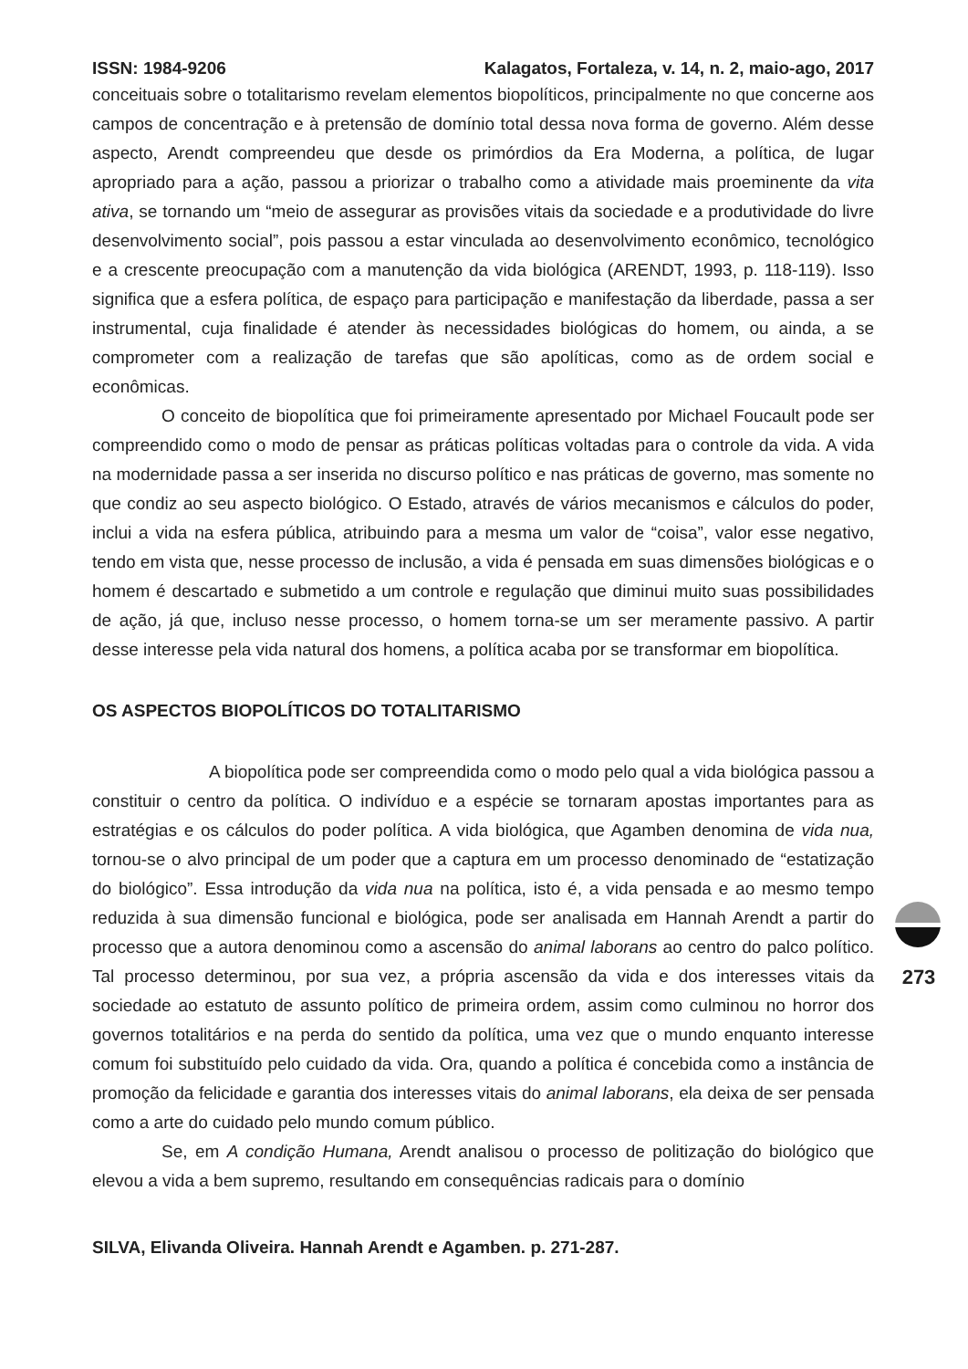ISSN: 1984-9206 Kalagatos, Fortaleza, v. 14, n. 2, maio-ago, 2017
conceituais sobre o totalitarismo revelam elementos biopolíticos, principalmente no que concerne aos campos de concentração e à pretensão de domínio total dessa nova forma de governo. Além desse aspecto, Arendt compreendeu que desde os primórdios da Era Moderna, a política, de lugar apropriado para a ação, passou a priorizar o trabalho como a atividade mais proeminente da vita ativa, se tornando um “meio de assegurar as provisões vitais da sociedade e a produtividade do livre desenvolvimento social”, pois passou a estar vinculada ao desenvolvimento econômico, tecnológico e a crescente preocupação com a manutenção da vida biológica (ARENDT, 1993, p. 118-119). Isso significa que a esfera política, de espaço para participação e manifestação da liberdade, passa a ser instrumental, cuja finalidade é atender às necessidades biológicas do homem, ou ainda, a se comprometer com a realização de tarefas que são apolíticas, como as de ordem social e econômicas.
O conceito de biopolítica que foi primeiramente apresentado por Michael Foucault pode ser compreendido como o modo de pensar as práticas políticas voltadas para o controle da vida. A vida na modernidade passa a ser inserida no discurso político e nas práticas de governo, mas somente no que condiz ao seu aspecto biológico. O Estado, através de vários mecanismos e cálculos do poder, inclui a vida na esfera pública, atribuindo para a mesma um valor de “coisa”, valor esse negativo, tendo em vista que, nesse processo de inclusão, a vida é pensada em suas dimensões biológicas e o homem é descartado e submetido a um controle e regulação que diminui muito suas possibilidades de ação, já que, incluso nesse processo, o homem torna-se um ser meramente passivo. A partir desse interesse pela vida natural dos homens, a política acaba por se transformar em biopolítica.
OS ASPECTOS BIOPOLÍTICOS DO TOTALITARISMO
A biopolítica pode ser compreendida como o modo pelo qual a vida biológica passou a constituir o centro da política. O indivíduo e a espécie se tornaram apostas importantes para as estratégias e os cálculos do poder política. A vida biológica, que Agamben denomina de vida nua, tornou-se o alvo principal de um poder que a captura em um processo denominado de “estatização do biológico”. Essa introdução da vida nua na política, isto é, a vida pensada e ao mesmo tempo reduzida à sua dimensão funcional e biológica, pode ser analisada em Hannah Arendt a partir do processo que a autora denominou como a ascensão do animal laborans ao centro do palco político. Tal processo determinou, por sua vez, a própria ascensão da vida e dos interesses vitais da sociedade ao estatuto de assunto político de primeira ordem, assim como culminou no horror dos governos totalitários e na perda do sentido da política, uma vez que o mundo enquanto interesse comum foi substituído pelo cuidado da vida. Ora, quando a política é concebida como a instância de promoção da felicidade e garantia dos interesses vitais do animal laborans, ela deixa de ser pensada como a arte do cuidado pelo mundo comum público.
Se, em A condição Humana, Arendt analisou o processo de politização do biológico que elevou a vida a bem supremo, resultando em consequências radicais para o domínio
SILVA, Elivanda Oliveira. Hannah Arendt e Agamben. p. 271-287.
273